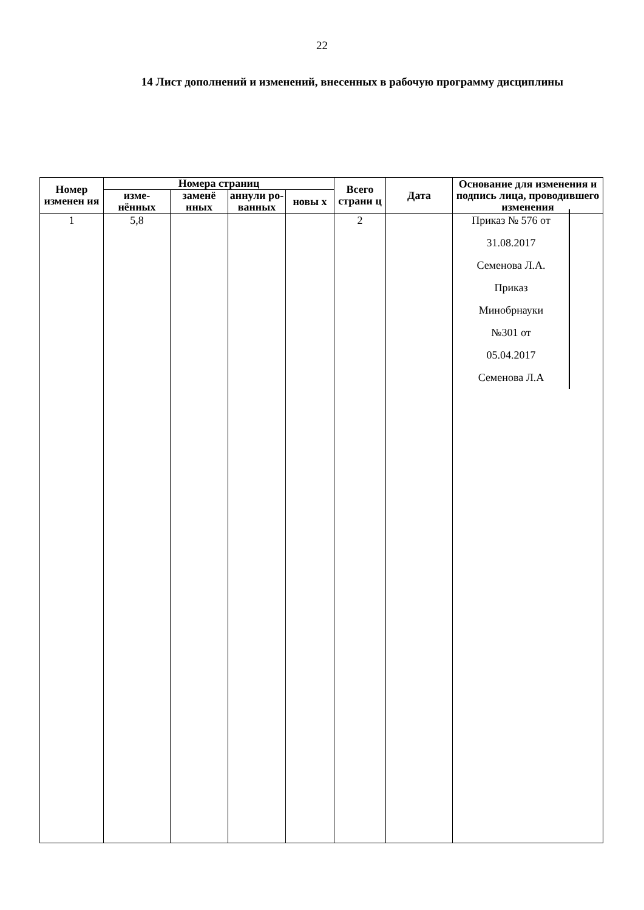22
14 Лист дополнений и изменений, внесенных в рабочую программу дисциплины
| Номер изменен ия | Номера страниц | | | | Всего страни ц | Дата | Основание для изменения и подпись лица, проводившего изменения |
| --- | --- | --- | --- | --- | --- | --- | --- |
| | изме-нённых | заменё нных | аннули ро-ванных | новы х | | | |
| 1 | 5,8 | | | | 2 | | Приказ № 576 от 31.08.2017 Семенова Л.А. Приказ Минобрнауки №301 от 05.04.2017 Семенова Л.А |